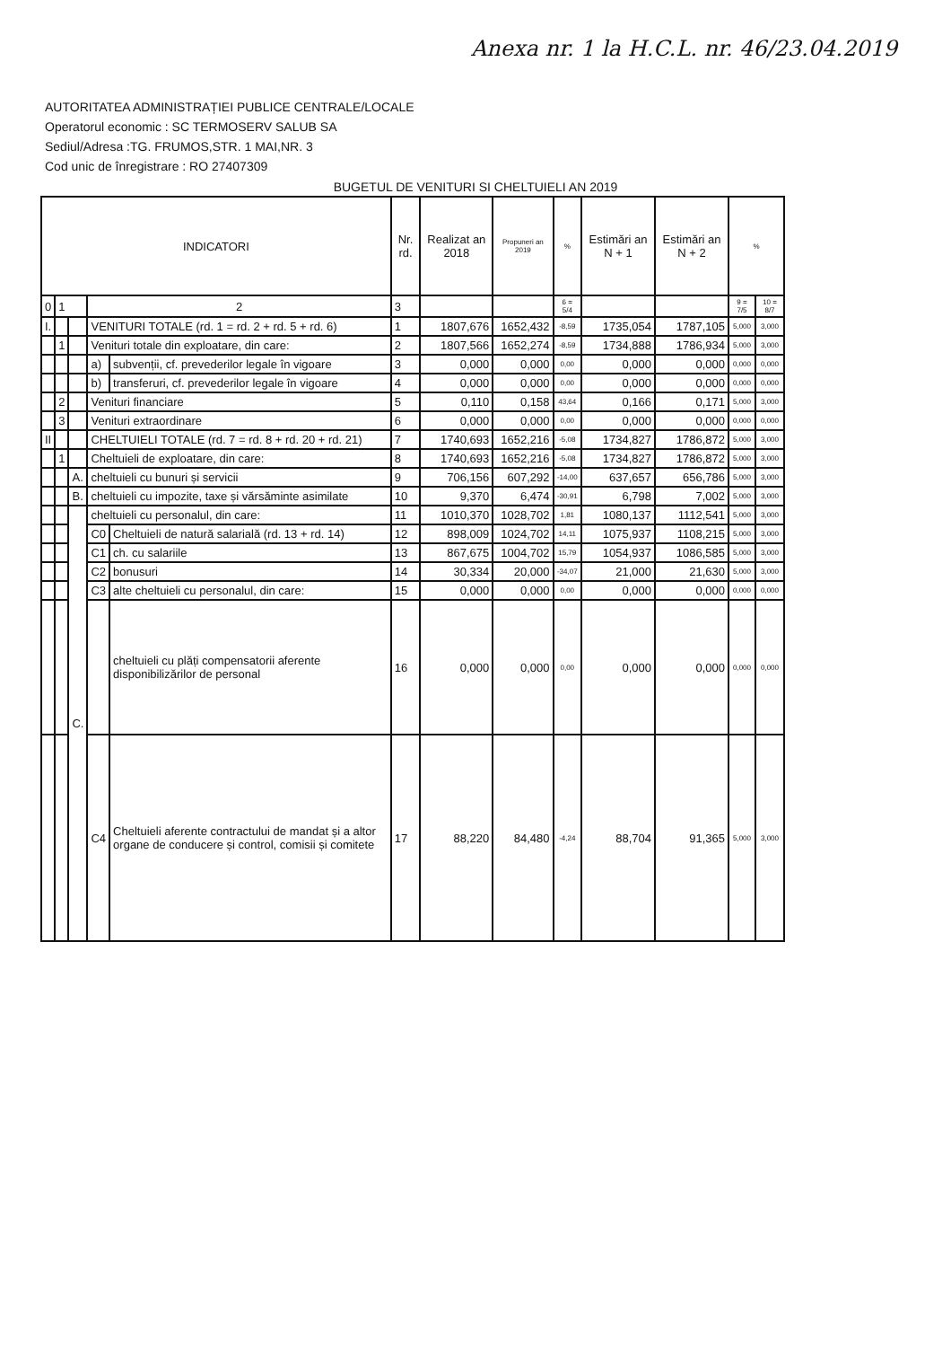Anexa nr. 1 la H.C.L. nr. 46/23.04.2019
AUTORITATEA ADMINISTRAȚIEI PUBLICE CENTRALE/LOCALE
Operatorul economic : SC TERMOSERV SALUB SA
Sediul/Adresa :TG. FRUMOS,STR. 1 MAI,NR. 3
Cod unic de înregistrare : RO 27407309
BUGETUL DE VENITURI SI CHELTUIELI AN 2019
| INDICATORI | | | | | Nr. rd. | Realizat an 2018 | Propuneri an 2019 | % | Estimări an N + 1 | Estimări an N + 2 | % | |
| --- | --- | --- | --- | --- | --- | --- | --- | --- | --- | --- | --- | --- |
| 0 | 1 | | 2 | | 3 | | | 6 = 5/4 | | | 9 = 7/5 | 10 = 8/7 |
| I. | | | VENITURI TOTALE (rd. 1 = rd. 2 + rd. 5 + rd. 6) | | 1 | 1807,676 | 1652,432 | -8,59 | 1735,054 | 1787,105 | 5,000 | 3,000 |
| | 1 | | Venituri totale din exploatare, din care: | | 2 | 1807,566 | 1652,274 | -8,59 | 1734,888 | 1786,934 | 5,000 | 3,000 |
| | | | a) | subvenții, cf. prevederilor legale în vigoare | 3 | 0,000 | 0,000 | 0,00 | 0,000 | 0,000 | 0,000 | 0,000 |
| | | | b) | transferuri, cf. prevederilor legale în vigoare | 4 | 0,000 | 0,000 | 0,00 | 0,000 | 0,000 | 0,000 | 0,000 |
| | 2 | | Venituri financiare | | 5 | 0,110 | 0,158 | 43,64 | 0,166 | 0,171 | 5,000 | 3,000 |
| | 3 | | Venituri extraordinare | | 6 | 0,000 | 0,000 | 0,00 | 0,000 | 0,000 | 0,000 | 0,000 |
| II | | | CHELTUIELI TOTALE (rd. 7 = rd. 8 + rd. 20 + rd. 21) | | 7 | 1740,693 | 1652,216 | -5,08 | 1734,827 | 1786,872 | 5,000 | 3,000 |
| | 1 | | Cheltuieli de exploatare, din care: | | 8 | 1740,693 | 1652,216 | -5,08 | 1734,827 | 1786,872 | 5,000 | 3,000 |
| | | A. | cheltuieli cu bunuri și servicii | | 9 | 706,156 | 607,292 | -14,00 | 637,657 | 656,786 | 5,000 | 3,000 |
| | | B. | cheltuieli cu impozite, taxe și vărsăminte asimilate | | 10 | 9,370 | 6,474 | -30,91 | 6,798 | 7,002 | 5,000 | 3,000 |
| | | C. | cheltuieli cu personalul, din care: | | 11 | 1010,370 | 1028,702 | 1,81 | 1080,137 | 1112,541 | 5,000 | 3,000 |
| | | | C0 | Cheltuieli de natură salarială (rd. 13 + rd. 14) | 12 | 898,009 | 1024,702 | 14,11 | 1075,937 | 1108,215 | 5,000 | 3,000 |
| | | | C1 | ch. cu salariile | 13 | 867,675 | 1004,702 | 15,79 | 1054,937 | 1086,585 | 5,000 | 3,000 |
| | | | C2 | bonusuri | 14 | 30,334 | 20,000 | -34,07 | 21,000 | 21,630 | 5,000 | 3,000 |
| | | | C3 | alte cheltuieli cu personalul, din care: | 15 | 0,000 | 0,000 | 0,00 | 0,000 | 0,000 | 0,000 | 0,000 |
| | | | | cheltuieli cu plăți compensatorii aferente disponibilizărilor de personal | 16 | 0,000 | 0,000 | 0,00 | 0,000 | 0,000 | 0,000 | 0,000 |
| | | | C4 | Cheltuieli aferente contractului de mandat și a altor organe de conducere și control, comisii și comitete | 17 | 88,220 | 84,480 | -4,24 | 88,704 | 91,365 | 5,000 | 3,000 |